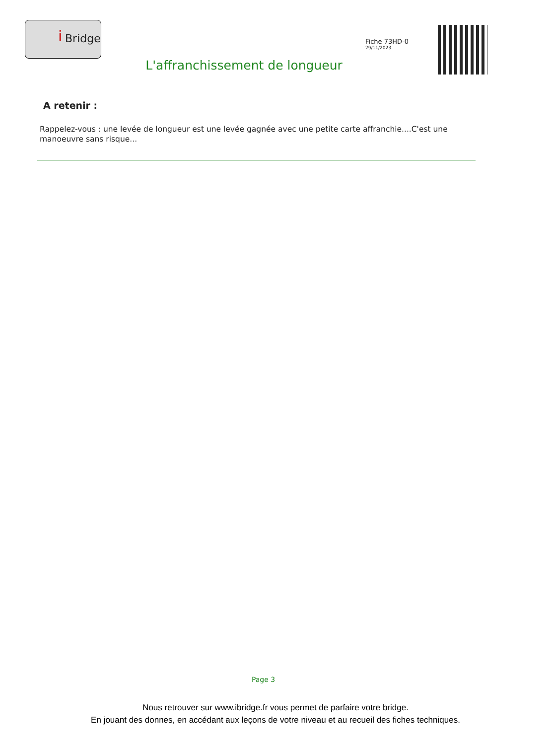i Bridge
Fiche 73HD-0
29/11/2023
L'affranchissement de longueur
A retenir :
Rappelez-vous : une levée de longueur est une levée gagnée avec une petite carte affranchie....C'est une manoeuvre sans risque...
Page 3
Nous retrouver sur www.ibridge.fr vous permet de parfaire votre bridge.
En jouant des donnes, en accédant aux leçons de votre niveau et au recueil des fiches techniques.